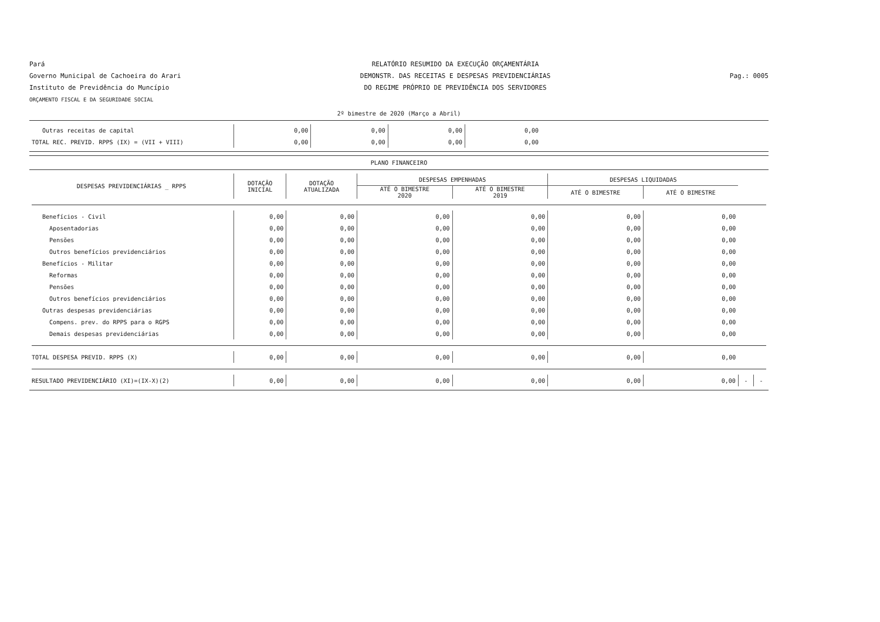Pará
Governo Municipal de Cachoeira do Arari
Instituto de Previdência do Muncípio
ORÇAMENTO FISCAL E DA SEGURIDADE SOCIAL
RELATÓRIO RESUMIDO DA EXECUÇÃO ORÇAMENTÁRIA
DEMONSTR. DAS RECEITAS E DESPESAS PREVIDENCIÁRIAS
DO REGIME PRÓPRIO DE PREVIDÊNCIA DOS SERVIDORES
Pag.: 0005
2º bimestre de 2020 (Março a Abril)
| Outras receitas de capital | 0,00 | 0,00 | 0,00 | 0,00 | |
| TOTAL REC. PREVID. RPPS (IX) = (VII + VIII) | 0,00 | 0,00 | 0,00 | 0,00 | |
PLANO FINANCEIRO
| DESPESAS PREVIDENCIÁRIAS _ RPPS | DOTAÇÃO INICIAL | DOTAÇÃO ATUALIZADA | DESPESAS EMPENHADAS | | DESPESAS LIQUIDADAS | | | |
| --- | --- | --- | --- | --- | --- | --- | --- | --- |
| | | | ATÉ O BIMESTRE 2020 | ATÉ O BIMESTRE 2019 | ATÉ O BIMESTRE | ATÉ O BIMESTRE | | |
| Benefícios - Civil | 0,00 | 0,00 | 0,00 | 0,00 | 0,00 | 0,00 | | |
| Aposentadorias | 0,00 | 0,00 | 0,00 | 0,00 | 0,00 | 0,00 | | |
| Pensões | 0,00 | 0,00 | 0,00 | 0,00 | 0,00 | 0,00 | | |
| Outros benefícios previdenciários | 0,00 | 0,00 | 0,00 | 0,00 | 0,00 | 0,00 | | |
| Benefícios - Militar | 0,00 | 0,00 | 0,00 | 0,00 | 0,00 | 0,00 | | |
| Reformas | 0,00 | 0,00 | 0,00 | 0,00 | 0,00 | 0,00 | | |
| Pensões | 0,00 | 0,00 | 0,00 | 0,00 | 0,00 | 0,00 | | |
| Outros benefícios previdenciários | 0,00 | 0,00 | 0,00 | 0,00 | 0,00 | 0,00 | | |
| Outras despesas previdenciárias | 0,00 | 0,00 | 0,00 | 0,00 | 0,00 | 0,00 | | |
| Compens. prev. do RPPS para o RGPS | 0,00 | 0,00 | 0,00 | 0,00 | 0,00 | 0,00 | | |
| Demais despesas previdenciárias | 0,00 | 0,00 | 0,00 | 0,00 | 0,00 | 0,00 | | |
| TOTAL DESPESA PREVID. RPPS (X) | 0,00 | 0,00 | 0,00 | 0,00 | 0,00 | 0,00 | | |
| RESULTADO PREVIDENCIÁRIO (XI)=(IX-X)(2) | 0,00 | 0,00 | 0,00 | 0,00 | 0,00 | 0,00 | - | - |